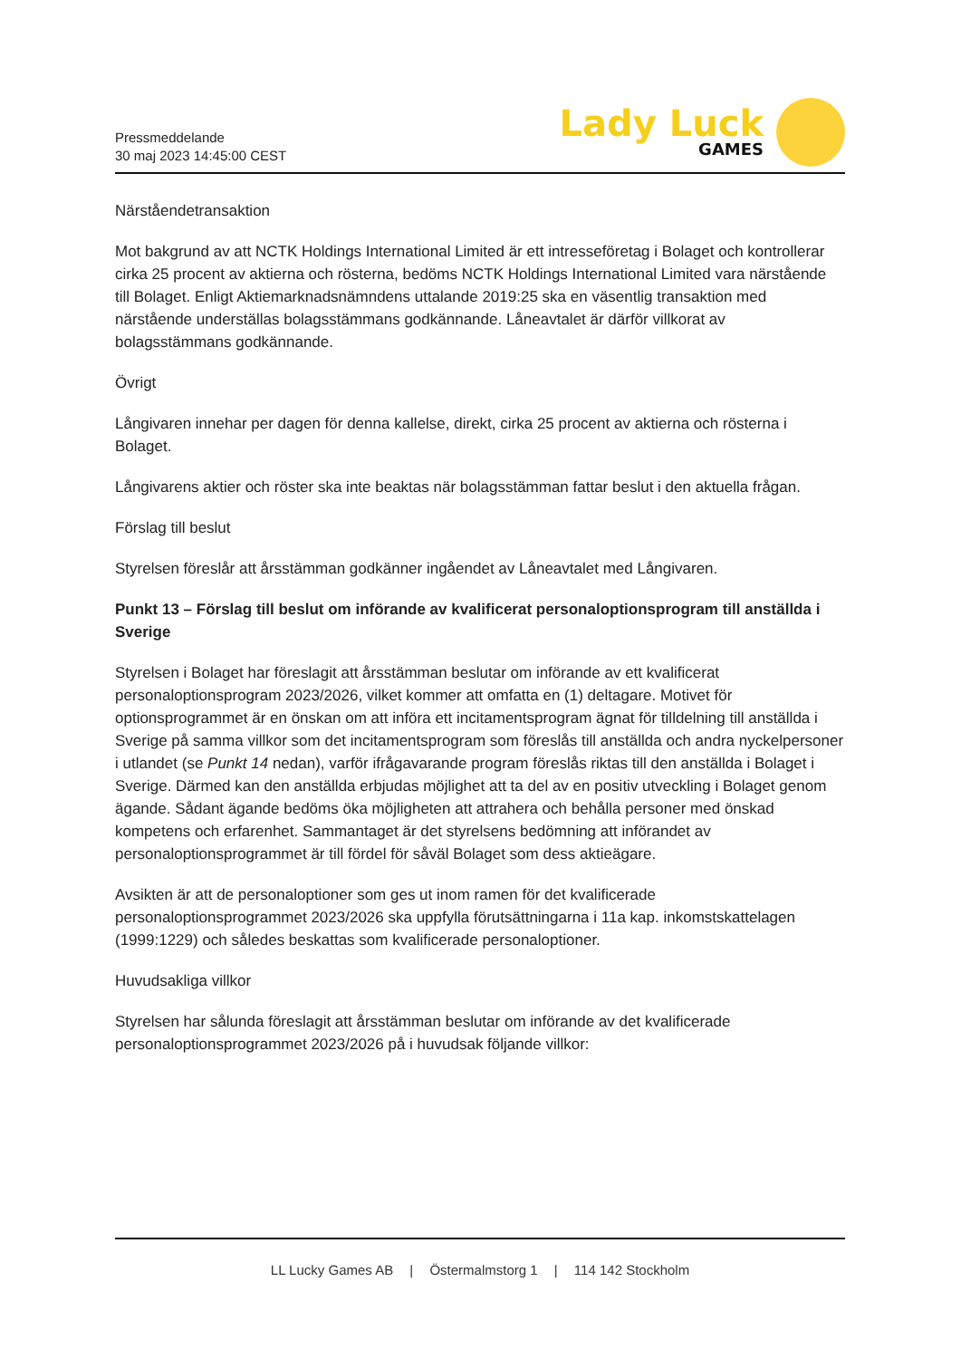Pressmeddelande
30 maj 2023 14:45:00 CEST
Lady Luck
GAMES
Närståendetransaktion
Mot bakgrund av att NCTK Holdings International Limited är ett intresseföretag i Bolaget och kontrollerar cirka 25 procent av aktierna och rösterna, bedöms NCTK Holdings International Limited vara närstående till Bolaget. Enligt Aktiemarknadsnämndens uttalande 2019:25 ska en väsentlig transaktion med närstående underställas bolagsstämmans godkännande. Låneavtalet är därför villkorat av bolagsstämmans godkännande.
Övrigt
Långivaren innehar per dagen för denna kallelse, direkt, cirka 25 procent av aktierna och rösterna i Bolaget.
Långivarens aktier och röster ska inte beaktas när bolagsstämman fattar beslut i den aktuella frågan.
Förslag till beslut
Styrelsen föreslår att årsstämman godkänner ingåendet av Låneavtalet med Långivaren.
Punkt 13 – Förslag till beslut om införande av kvalificerat personaloptionsprogram till anställda i Sverige
Styrelsen i Bolaget har föreslagit att årsstämman beslutar om införande av ett kvalificerat personaloptionsprogram 2023/2026, vilket kommer att omfatta en (1) deltagare. Motivet för optionsprogrammet är en önskan om att införa ett incitamentsprogram ägnat för tilldelning till anställda i Sverige på samma villkor som det incitamentsprogram som föreslås till anställda och andra nyckelpersoner i utlandet (se Punkt 14 nedan), varför ifrågavarande program föreslås riktas till den anställda i Bolaget i Sverige. Därmed kan den anställda erbjudas möjlighet att ta del av en positiv utveckling i Bolaget genom ägande. Sådant ägande bedöms öka möjligheten att attrahera och behålla personer med önskad kompetens och erfarenhet. Sammantaget är det styrelsens bedömning att införandet av personaloptionsprogrammet är till fördel för såväl Bolaget som dess aktieägare.
Avsikten är att de personaloptioner som ges ut inom ramen för det kvalificerade personaloptionsprogrammet 2023/2026 ska uppfylla förutsättningarna i 11a kap. inkomstskattelagen (1999:1229) och således beskattas som kvalificerade personaloptioner.
Huvudsakliga villkor
Styrelsen har sålunda föreslagit att årsstämman beslutar om införande av det kvalificerade personaloptionsprogrammet 2023/2026 på i huvudsak följande villkor:
LL Lucky Games AB | Östermalmstorg 1 | 114 142 Stockholm